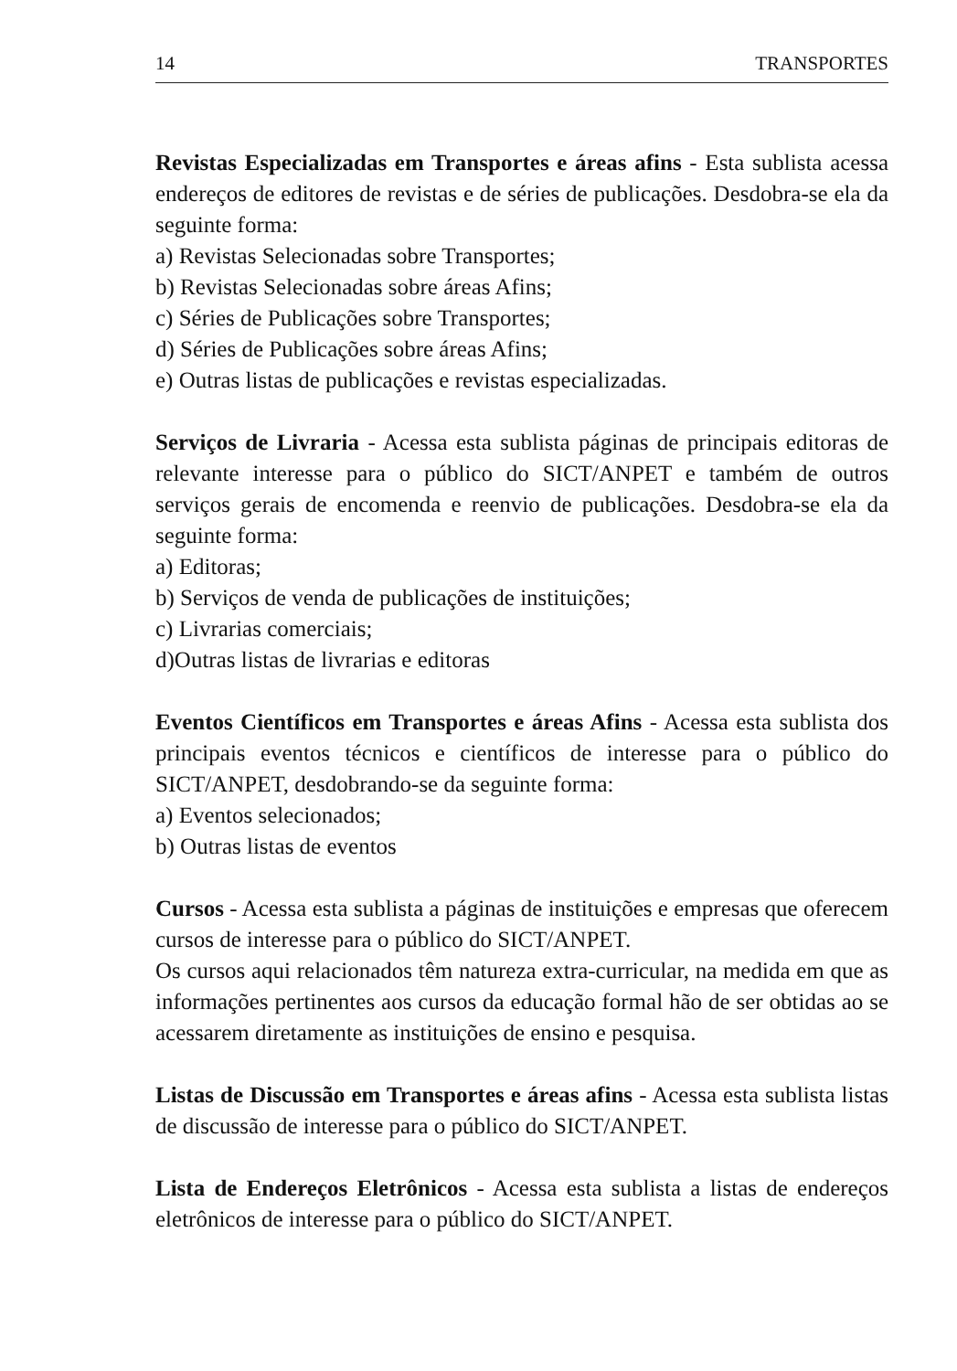14 TRANSPORTES
Revistas Especializadas em Transportes e áreas afins - Esta sublista acessa endereços de editores de revistas e de séries de publicações. Desdobra-se ela da seguinte forma:
a) Revistas Selecionadas sobre Transportes;
b) Revistas Selecionadas sobre áreas Afins;
c) Séries de Publicações sobre Transportes;
d) Séries de Publicações sobre áreas Afins;
e) Outras listas de publicações e revistas especializadas.
Serviços de Livraria - Acessa esta sublista páginas de principais editoras de relevante interesse para o público do SICT/ANPET e também de outros serviços gerais de encomenda e reenvio de publicações. Desdobra-se ela da seguinte forma:
a) Editoras;
b) Serviços de venda de publicações de instituições;
c) Livrarias comerciais;
d)Outras listas de livrarias e editoras
Eventos Científicos em Transportes e áreas Afins - Acessa esta sublista dos principais eventos técnicos e científicos de interesse para o público do SICT/ANPET, desdobrando-se da seguinte forma:
a) Eventos selecionados;
b) Outras listas de eventos
Cursos - Acessa esta sublista a páginas de instituições e empresas que oferecem cursos de interesse para o público do SICT/ANPET.
Os cursos aqui relacionados têm natureza extra-curricular, na medida em que as informações pertinentes aos cursos da educação formal hão de ser obtidas ao se acessarem diretamente as instituições de ensino e pesquisa.
Listas de Discussão em Transportes e áreas afins - Acessa esta sublista listas de discussão de interesse para o público do SICT/ANPET.
Lista de Endereços Eletrônicos - Acessa esta sublista a listas de endereços eletrônicos de interesse para o público do SICT/ANPET.